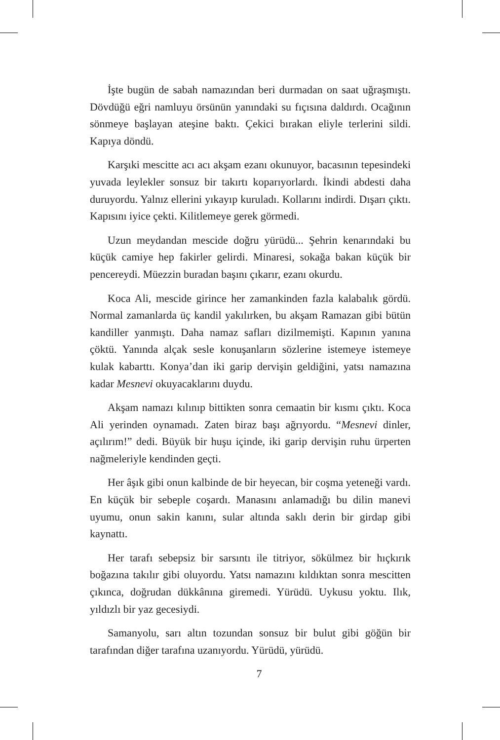İşte bugün de sabah namazından beri durmadan on saat uğraşmıştı. Dövdüğü eğri namluyu örsünün yanındaki su fıçısına daldırdı. Ocağının sönmeye başlayan ateşine baktı. Çekici bırakan eliyle terlerini sildi. Kapıya döndü.
Karşıki mescitte acı acı akşam ezanı okunuyor, bacasının tepesindeki yuvada leylekler sonsuz bir takırtı koparıyorlardı. İkindi abdesti daha duruyordu. Yalnız ellerini yıkayıp kuruladı. Kollarını indirdi. Dışarı çıktı. Kapısını iyice çekti. Kilitlemeye gerek görmedi.
Uzun meydandan mescide doğru yürüdü... Şehrin kenarındaki bu küçük camiye hep fakirler gelirdi. Minaresi, sokağa bakan küçük bir pencereydi. Müezzin buradan başını çıkarır, ezanı okurdu.
Koca Ali, mescide girince her zamankinden fazla kalabalık gördü. Normal zamanlarda üç kandil yakılırken, bu akşam Ramazan gibi bütün kandiller yanmıştı. Daha namaz safları dizilmemişti. Kapının yanına çöktü. Yanında alçak sesle konuşanların sözlerine istemeye istemeye kulak kabarttı. Konya’dan iki garip dervişin geldiğini, yatsı namazına kadar Mesnevi okuyacaklarını duydu.
Akşam namazı kılınıp bittikten sonra cemaatin bir kısmı çıktı. Koca Ali yerinden oynamadı. Zaten biraz başı ağrıyordu. “Mesnevi dinler, açılırım!” dedi. Büyük bir huşu içinde, iki garip dervişin ruhu ürperten nağmeleriyle kendinden geçti.
Her âşık gibi onun kalbinde de bir heyecan, bir coşma yeteneği vardı. En küçük bir sebeple coşardı. Manasını anlamadığı bu dilin manevi uyumu, onun sakin kanını, sular altında saklı derin bir girdap gibi kaynattı.
Her tarafı sebepsiz bir sarsıntı ile titriyor, sökülmez bir hıçkırık boğazına takılır gibi oluyordu. Yatsı namazını kıldıktan sonra mescitten çıkınca, doğrudan dükkânına giremedi. Yürüdü. Uykusu yoktu. Ilık, yıldızlı bir yaz gecesiydi.
Samanyolu, sarı altın tozundan sonsuz bir bulut gibi göğün bir tarafından diğer tarafına uzanıyordu. Yürüdü, yürüdü.
7